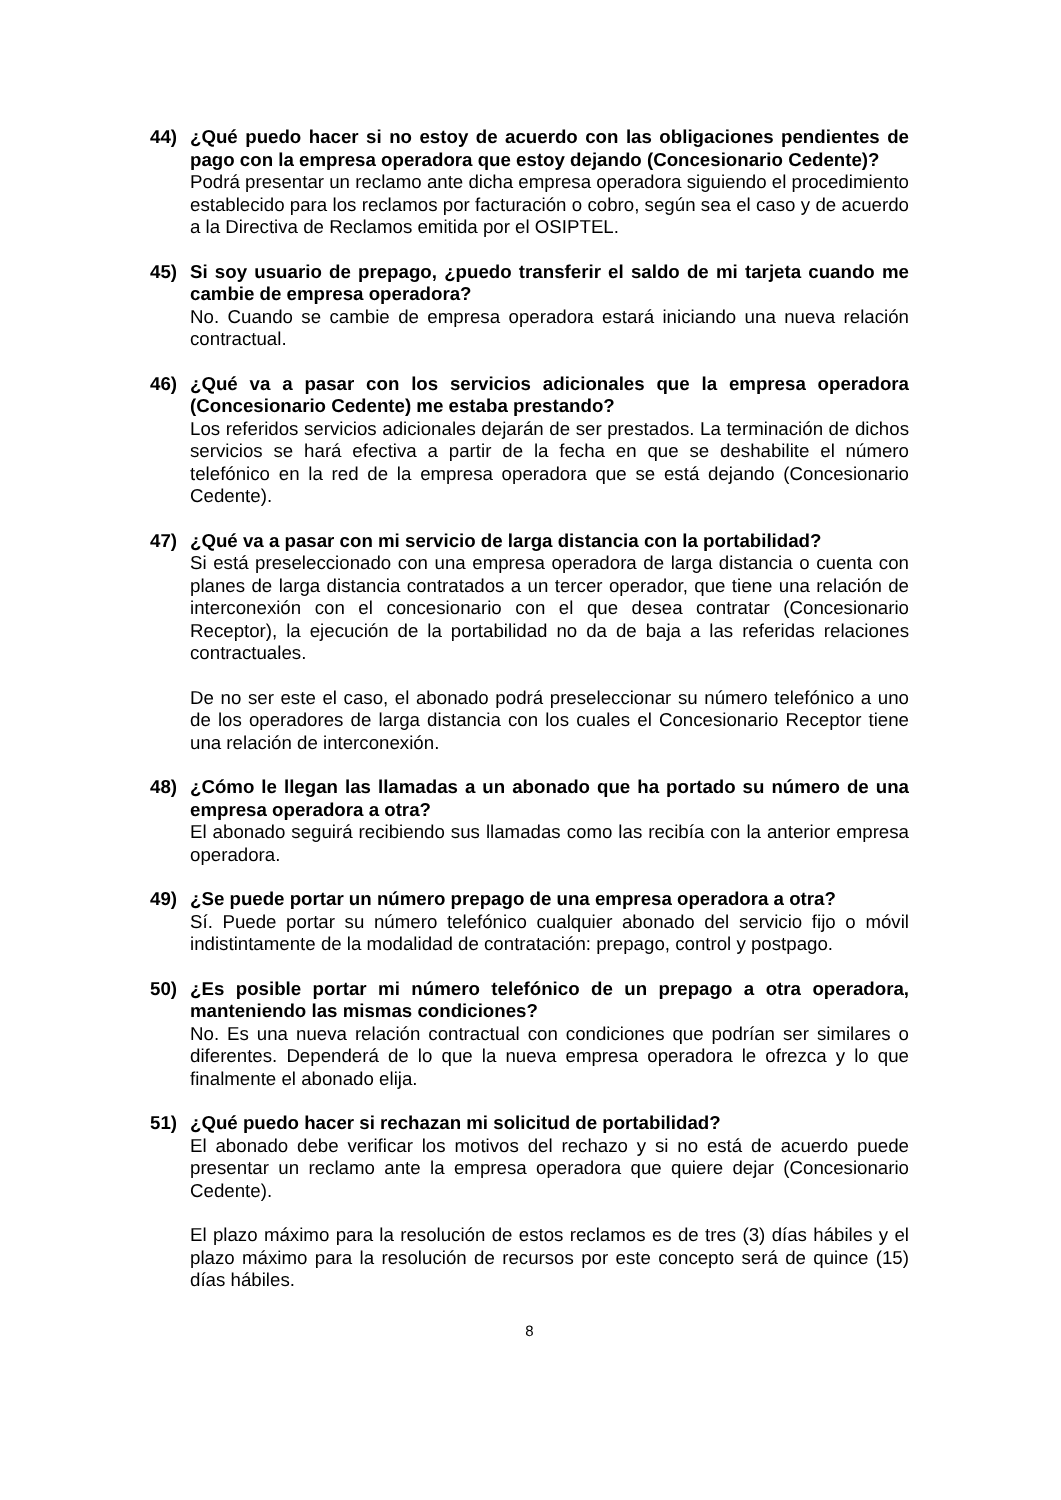44) ¿Qué puedo hacer si no estoy de acuerdo con las obligaciones pendientes de pago con la empresa operadora que estoy dejando (Concesionario Cedente)?
Podrá presentar un reclamo ante dicha empresa operadora siguiendo el procedimiento establecido para los reclamos por facturación o cobro, según sea el caso y de acuerdo a la Directiva de Reclamos emitida por el OSIPTEL.
45) Si soy usuario de prepago, ¿puedo transferir el saldo de mi tarjeta cuando me cambie de empresa operadora?
No. Cuando se cambie de empresa operadora estará iniciando una nueva relación contractual.
46) ¿Qué va a pasar con los servicios adicionales que la empresa operadora (Concesionario Cedente) me estaba prestando?
Los referidos servicios adicionales dejarán de ser prestados. La terminación de dichos servicios se hará efectiva a partir de la fecha en que se deshabilite el número telefónico en la red de la empresa operadora que se está dejando (Concesionario Cedente).
47) ¿Qué va a pasar con mi servicio de larga distancia con la portabilidad?
Si está preseleccionado con una empresa operadora de larga distancia o cuenta con planes de larga distancia contratados a un tercer operador, que tiene una relación de interconexión con el concesionario con el que desea contratar (Concesionario Receptor), la ejecución de la portabilidad no da de baja a las referidas relaciones contractuales.
De no ser este el caso, el abonado podrá preseleccionar su número telefónico a uno de los operadores de larga distancia con los cuales el Concesionario Receptor tiene una relación de interconexión.
48) ¿Cómo le llegan las llamadas a un abonado que ha portado su número de una empresa operadora a otra?
El abonado seguirá recibiendo sus llamadas como las recibía con la anterior empresa operadora.
49) ¿Se puede portar un número prepago de una empresa operadora a otra?
Sí. Puede portar su número telefónico cualquier abonado del servicio fijo o móvil indistintamente de la modalidad de contratación: prepago, control y postpago.
50) ¿Es posible portar mi número telefónico de un prepago a otra operadora, manteniendo las mismas condiciones?
No. Es una nueva relación contractual con condiciones que podrían ser similares o diferentes. Dependerá de lo que la nueva empresa operadora le ofrezca y lo que finalmente el abonado elija.
51) ¿Qué puedo hacer si rechazan mi solicitud de portabilidad?
El abonado debe verificar los motivos del rechazo y si no está de acuerdo puede presentar un reclamo ante la empresa operadora que quiere dejar (Concesionario Cedente).
El plazo máximo para la resolución de estos reclamos es de tres (3) días hábiles y el plazo máximo para la resolución de recursos por este concepto será de quince (15) días hábiles.
8